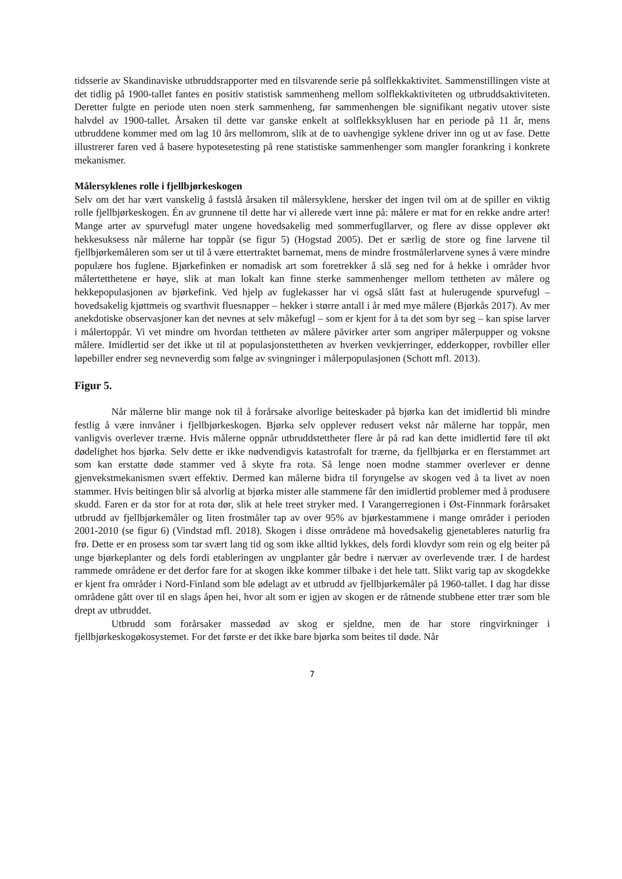tidsserie av Skandinaviske utbruddsrapporter med en tilsvarende serie på solflekkaktivitet. Sammenstillingen viste at det tidlig på 1900-tallet fantes en positiv statistisk sammenheng mellom solflekkaktiviteten og utbruddsaktiviteten. Deretter fulgte en periode uten noen sterk sammenheng, før sammenhengen ble signifikant negativ utover siste halvdel av 1900-tallet. Årsaken til dette var ganske enkelt at solflekksyklusen har en periode på 11 år, mens utbruddene kommer med om lag 10 års mellomrom, slik at de to uavhengige syklene driver inn og ut av fase. Dette illustrerer faren ved å basere hypotesetesting på rene statistiske sammenhenger som mangler forankring i konkrete mekanismer.
Målersyklenes rolle i fjellbjørkeskogen
Selv om det har vært vanskelig å fastslå årsaken til målersyklene, hersker det ingen tvil om at de spiller en viktig rolle fjellbjørkeskogen. Én av grunnene til dette har vi allerede vært inne på: målere er mat for en rekke andre arter! Mange arter av spurvefugl mater ungene hovedsakelig med sommerfugllarver, og flere av disse opplever økt hekkesuksess når målerne har toppår (se figur 5) (Hogstad 2005). Det er særlig de store og fine larvene til fjellbjørkemåleren som ser ut til å være ettertraktet barnemat, mens de mindre frostmålerlarvene synes å være mindre populære hos fuglene. Bjørkefinken er nomadisk art som foretrekker å slå seg ned for å hekke i områder hvor målertetthetene er høye, slik at man lokalt kan finne sterke sammenhenger mellom tettheten av målere og hekkepopulasjonen av bjørkefink. Ved hjelp av fuglekasser har vi også slått fast at hulerugende spurvefugl – hovedsakelig kjøttmeis og svarthvit fluesnapper – hekker i større antall i år med mye målere (Bjørkås 2017). Av mer anekdotiske observasjoner kan det nevnes at selv måkefugl – som er kjent for å ta det som byr seg – kan spise larver i målertoppår. Vi vet mindre om hvordan tettheten av målere påvirker arter som angriper målerpupper og voksne målere. Imidlertid ser det ikke ut til at populasjonstettheten av hverken vevkjerringer, edderkopper, rovbiller eller løpebiller endrer seg nevneverdig som følge av svingninger i målerpopulasjonen (Schott mfl. 2013).
Figur 5.
Når målerne blir mange nok til å forårsake alvorlige beiteskader på bjørka kan det imidlertid bli mindre festlig å være innvåner i fjellbjørkeskogen. Bjørka selv opplever redusert vekst når målerne har toppår, men vanligvis overlever trærne. Hvis målerne oppnår utbruddstettheter flere år på rad kan dette imidlertid føre til økt dødelighet hos bjørka. Selv dette er ikke nødvendigvis katastrofalt for trærne, da fjellbjørka er en flerstammet art som kan erstatte døde stammer ved å skyte fra rota. Så lenge noen modne stammer overlever er denne gjenvekstmekanismen svært effektiv. Dermed kan målerne bidra til foryngelse av skogen ved å ta livet av noen stammer. Hvis beitingen blir så alvorlig at bjørka mister alle stammene får den imidlertid problemer med å produsere skudd. Faren er da stor for at rota dør, slik at hele treet stryker med. I Varangerregionen i Øst-Finnmark forårsaket utbrudd av fjellbjørkemåler og liten frostmåler tap av over 95% av bjørkestammene i mange områder i perioden 2001-2010 (se figur 6) (Vindstad mfl. 2018). Skogen i disse områdene må hovedsakelig gjenetableres naturlig fra frø. Dette er en prosess som tar svært lang tid og som ikke alltid lykkes, dels fordi klovdyr som rein og elg beiter på unge bjørkeplanter og dels fordi etableringen av ungplanter går bedre i nærvær av overlevende trær. I de hardest rammede områdene er det derfor fare for at skogen ikke kommer tilbake i det hele tatt. Slikt varig tap av skogdekke er kjent fra områder i Nord-Finland som ble ødelagt av et utbrudd av fjellbjørkemåler på 1960-tallet. I dag har disse områdene gått over til en slags åpen hei, hvor alt som er igjen av skogen er de råtnende stubbene etter trær som ble drept av utbruddet.
Utbrudd som forårsaker massedød av skog er sjeldne, men de har store ringvirkninger i fjellbjørkeskogøkosystemet. For det første er det ikke bare bjørka som beites til døde. Når
7